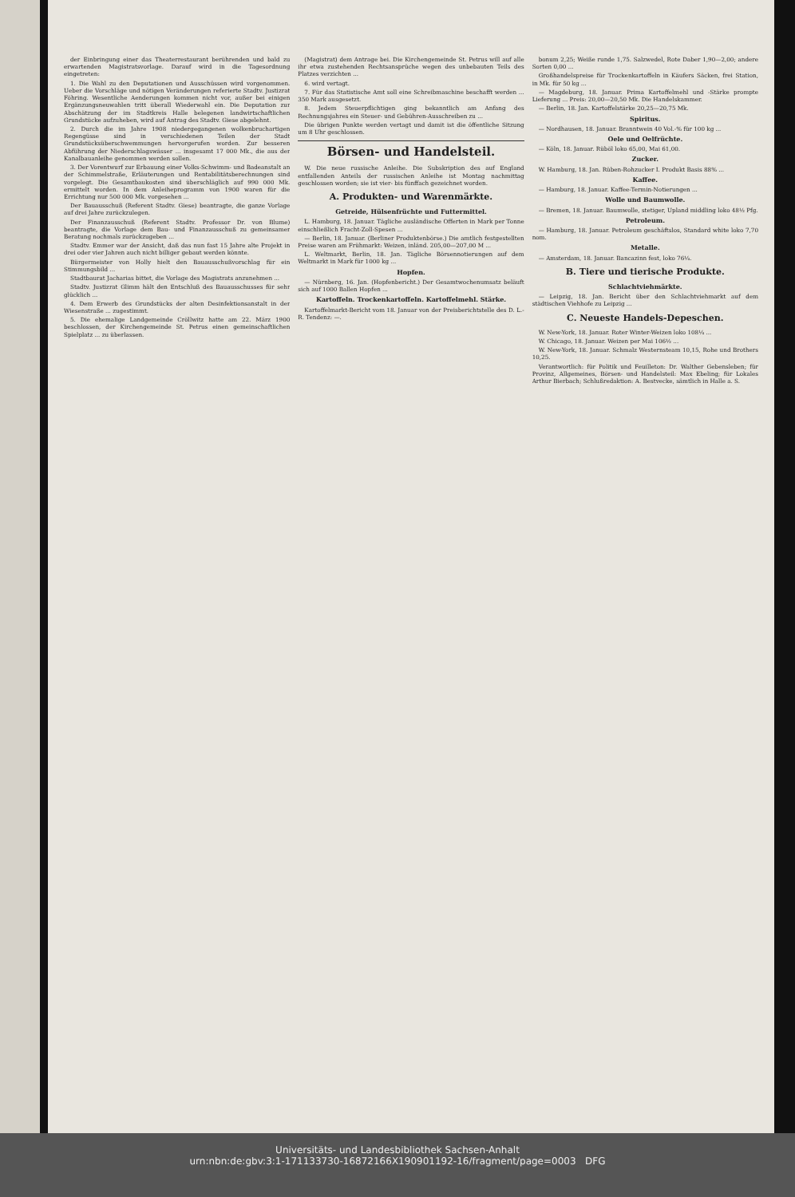der Einbringung einer das Theaterrestaurant berührenden und bald zu erwartenden Magistratsvorlage. Darauf wird in die Tagesordnung eingetreten:
1. Die Wahl zu den Deputationen und Ausschüssen wird vorgenommen. Ueber die Vorschläge und nötigen Veränderungen referierte Stadtv. Justizrat Föhring. Wesentliche Aenderungen kommen nicht vor, außer bei einigen Ergänzungsneuwahlen tritt überall Wiederwahl ein. Die Deputation zur Abschätzung der im Stadtkreis Halle belegenen landwirtschaftlichen Grundstücke aufzuheben, wird auf Antrag des Stadtv. Giese abgelehnt.
2. Durch die im Jahre 1908 niedergegangenen wolkenbruchartigen Regengüsse sind in verschiedenen Teilen der Stadt Grundstücksüberschwemmungen hervorgerufen worden. Zur besseren Abführung der Niederschlagswässer ... insgesamt 17 000 Mk., die aus der Kanalbauanleihe genommen werden sollen.
3. Der Vorentwurf zur Erbauung einer Volks-Schwimm- und Badeanstalt an der Schimmelstraße, Erläuterungen und Rentabilitätsberechnungen sind vorgelegt. Die Gesamtbaukosten sind überschläglich auf 990 000 Mk. ermittelt worden. In dem Anleiheprogramm von 1900 waren für die Errichtung nur 500 000 Mk. vorgesehen ...
Der Bauausschuß (Referent Stadtv. Giese) beantragte, die ganze Vorlage auf drei Jahre zurückzulegen.
Der Finanzausschuß (Referent Stadtv. Professor Dr. von Blume) beantragte, die Vorlage dem Bau- und Finanzausschuß zu gemeinsamer Beratung nochmals zurückzugeben ...
Stadtv. Emmer war der Ansicht, daß das nun fast 15 Jahre alte Projekt in drei oder vier Jahren auch nicht billiger gebaut werden könnte.
Bürgermeister von Holly hielt den Bauausschußvorschlag für ein Stimmungsbild ...
Stadtbaurat Jacharias bittet, die Vorlage des Magistrats anzunehmen ...
Stadtv. Justizrat Glimm hält den Entschluß des Bauausschusses für sehr glücklich ...
4. Dem Erwerb des Grundstücks der alten Desinfektionsanstalt in der Wiesenstraße ... zugestimmt.
5. Die ehemalige Landgemeinde Cröllwitz hatte am 22. März 1900 beschlossen, der Kirchengemeinde St. Petrus einen gemeinschaftlichen Spielplatz ... zu überlassen.
(Magistrat) dem Antrage bei. Die Kirchengemeinde St. Petrus will auf alle ihr etwa zustehenden Rechtsansprüche wegen des unbebauten Teils des Platzes verzichten ...
6. wird vertagt.
7. Für das Statistische Amt soll eine Schreibmaschine beschafft werden ... 350 Mark ausgesetzt.
8. Jedem Steuerpflichtigen ging bekanntlich am Anfang des Rechnungsjahres ein Steuer- und Gebühren-Ausschreiben zu ...
Die übrigen Punkte werden vertagt und damit ist die öffentliche Sitzung um 8 Uhr geschlossen.
Börsen- und Handelsteil.
W. Die neue russische Anleihe. Die Subskription des auf England entfallenden Anteils der russischen Anleihe ist Montag nachmittag geschlossen worden; sie ist vier- bis fünffach gezeichnet worden.
A. Produkten- und Warenmärkte.
Getreide, Hülsenfrüchte und Futtermittel.
L. Hamburg, 18. Januar. Tägliche ausländische Offerten in Mark per Tonne einschließlich Fracht-Zoll-Spesen ...
— Berlin, 18. Januar. (Berliner Produktenbörse.) Die amtlich festgestellten Preise waren am Frühmarkt: Weizen, inländ. 205,00—207,00 M ...
L. Weltmarkt, Berlin, 18. Jan. Tägliche Börsennotierungen auf dem Weltmarkt in Mark für 1000 kg ...
Hopfen.
— Nürnberg, 16. Jan. (Hopfenbericht.) Der Gesamtwochenumsatz beläuft sich auf 1000 Ballen Hopfen ...
Kartoffeln. Trockenkartoffeln. Kartoffelmehl. Stärke.
Kartoffelmarkt-Bericht vom 18. Januar von der Preisberichtstelle des D. L.-R. Tendenz: —.
bonum 2,25; Weiße runde 1,75. Salzwedel, Rote Daber 1,90—2,00; andere Sorten 0,00 ...
Großhandelspreise für Trockenkartoffeln in Käufers Säcken, frei Station, in Mk. für 50 kg ...
— Magdeburg, 18. Januar. Prima Kartoffelmehl und -Stärke prompte Lieferung ... Preis: 20,00—20,50 Mk. Die Handelskammer.
— Berlin, 18. Jan. Kartoffelstärke 20,25—20,75 Mk.
Spiritus.
— Nordhausen, 18. Januar. Branntwein 40 Vol.-% für 100 kg ...
Oele und Oelfrüchte.
— Köln, 18. Januar. Rüböl loko 65,00, Mai 61,00.
Zucker.
W. Hamburg, 18. Jan. Rüben-Rohzucker I. Produkt Basis 88% ...
Kaffee.
— Hamburg, 18. Januar. Kaffee-Termin-Notierungen ...
Wolle und Baumwolle.
— Bremen, 18. Januar. Baumwolle, stetiger, Upland middling loko 48½ Pfg.
Petroleum.
— Hamburg, 18. Januar. Petroleum geschäftslos, Standard white loko 7,70 nom.
Metalle.
— Amsterdam, 18. Januar. Bancazinn fest, loko 76¼.
B. Tiere und tierische Produkte.
Schlachtviehmärkte.
— Leipzig, 18. Jan. Bericht über den Schlachtviehmarkt auf dem städtischen Viehhofe zu Leipzig ...
C. Neueste Handels-Depeschen.
W. New-York, 18. Januar. Roter Winter-Weizen loko 108¼ ...
W. Chicago, 18. Januar. Weizen per Mai 106½ ...
W. New-York, 18. Januar. Schmalz Westernsteam 10,15, Rohe und Brothers 10,25.
Verantwortlich: für Politik und Feuilleton: Dr. Walther Gebensleben; für Provinz, Allgemeines, Börsen- und Handelsteil: Max Ebeling; für Lokales Arthur Bierbach; Schlußredaktion: A. Bestvecke, sämtlich in Halle a. S.
Universitäts- und Landesbibliothek Sachsen-Anhalt
urn:nbn:de:gbv:3:1-171133730-16872166X190901192-16/fragment/page=0003 DFG